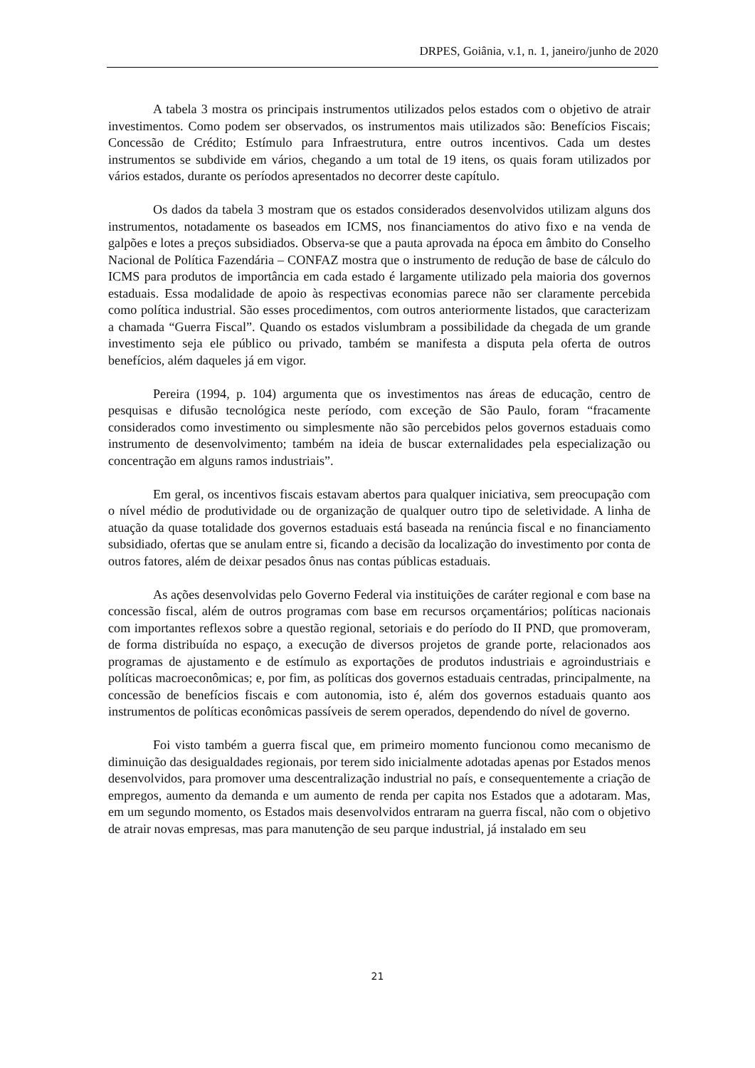DRPES, Goiânia, v.1, n. 1, janeiro/junho de 2020
A tabela 3 mostra os principais instrumentos utilizados pelos estados com o objetivo de atrair investimentos. Como podem ser observados, os instrumentos mais utilizados são: Benefícios Fiscais; Concessão de Crédito; Estímulo para Infraestrutura, entre outros incentivos. Cada um destes instrumentos se subdivide em vários, chegando a um total de 19 itens, os quais foram utilizados por vários estados, durante os períodos apresentados no decorrer deste capítulo.
Os dados da tabela 3 mostram que os estados considerados desenvolvidos utilizam alguns dos instrumentos, notadamente os baseados em ICMS, nos financiamentos do ativo fixo e na venda de galpões e lotes a preços subsidiados. Observa-se que a pauta aprovada na época em âmbito do Conselho Nacional de Política Fazendária – CONFAZ mostra que o instrumento de redução de base de cálculo do ICMS para produtos de importância em cada estado é largamente utilizado pela maioria dos governos estaduais. Essa modalidade de apoio às respectivas economias parece não ser claramente percebida como política industrial. São esses procedimentos, com outros anteriormente listados, que caracterizam a chamada “Guerra Fiscal”. Quando os estados vislumbram a possibilidade da chegada de um grande investimento seja ele público ou privado, também se manifesta a disputa pela oferta de outros benefícios, além daqueles já em vigor.
Pereira (1994, p. 104) argumenta que os investimentos nas áreas de educação, centro de pesquisas e difusão tecnológica neste período, com exceção de São Paulo, foram “fracamente considerados como investimento ou simplesmente não são percebidos pelos governos estaduais como instrumento de desenvolvimento; também na ideia de buscar externalidades pela especialização ou concentração em alguns ramos industriais”.
Em geral, os incentivos fiscais estavam abertos para qualquer iniciativa, sem preocupação com o nível médio de produtividade ou de organização de qualquer outro tipo de seletividade. A linha de atuação da quase totalidade dos governos estaduais está baseada na renúncia fiscal e no financiamento subsidiado, ofertas que se anulam entre si, ficando a decisão da localização do investimento por conta de outros fatores, além de deixar pesados ônus nas contas públicas estaduais.
As ações desenvolvidas pelo Governo Federal via instituições de caráter regional e com base na concessão fiscal, além de outros programas com base em recursos orçamentários; políticas nacionais com importantes reflexos sobre a questão regional, setoriais e do período do II PND, que promoveram, de forma distribuída no espaço, a execução de diversos projetos de grande porte, relacionados aos programas de ajustamento e de estímulo as exportações de produtos industriais e agroindustriais e políticas macroeconômicas; e, por fim, as políticas dos governos estaduais centradas, principalmente, na concessão de benefícios fiscais e com autonomia, isto é, além dos governos estaduais quanto aos instrumentos de políticas econômicas passíveis de serem operados, dependendo do nível de governo.
Foi visto também a guerra fiscal que, em primeiro momento funcionou como mecanismo de diminuição das desigualdades regionais, por terem sido inicialmente adotadas apenas por Estados menos desenvolvidos, para promover uma descentralização industrial no país, e consequentemente a criação de empregos, aumento da demanda e um aumento de renda per capita nos Estados que a adotaram. Mas, em um segundo momento, os Estados mais desenvolvidos entraram na guerra fiscal, não com o objetivo de atrair novas empresas, mas para manutenção de seu parque industrial, já instalado em seu
21